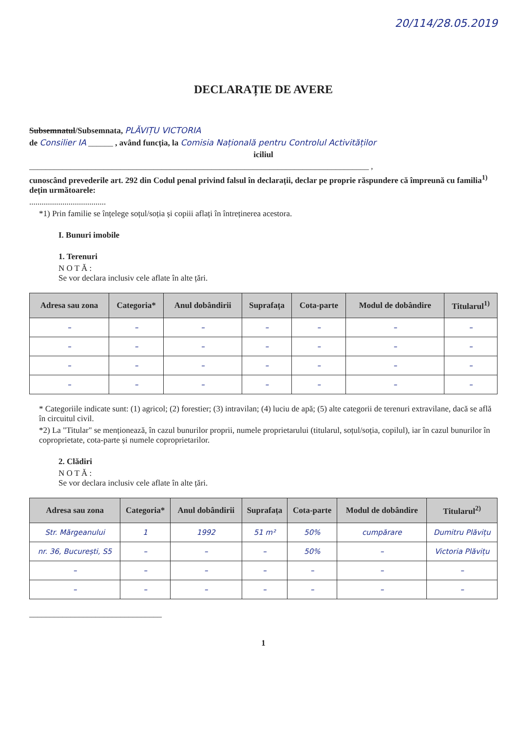20/114/28.05.2019
DECLARAȚIE DE AVERE
Subsemnatul/Subsemnata, PLĂVIȚU VICTORIA
de Consilier IA ______ , având funcția, la Comisia Națională pentru Controlul Activităților
iciliul
__________________________________________________________________________________ ,
cunoscând prevederile art. 292 din Codul penal privind falsul în declarații, declar pe proprie răspundere că împreună cu familia<sup>1)</sup> dețin următoarele:
.....................................
*1) Prin familie se înțelege soțul/soția și copiii aflați în întreținerea acestora.
I. Bunuri imobile
1. Terenuri
N O T Ă :
Se vor declara inclusiv cele aflate în alte țări.
| Adresa sau zona | Categoria* | Anul dobândirii | Suprafața | Cota-parte | Modul de dobândire | Titularul<sup>1)</sup> |
| --- | --- | --- | --- | --- | --- | --- |
| – | – | – | – | – | – | – |
| – | – | – | – | – | – | – |
| – | – | – | – | – | – | – |
| – | – | – | – | – | – | – |
* Categoriile indicate sunt: (1) agricol; (2) forestier; (3) intravilan; (4) luciu de apă; (5) alte categorii de terenuri extravilane, dacă se află în circuitul civil.
*2) La "Titular" se menționează, în cazul bunurilor proprii, numele proprietarului (titularul, soțul/soția, copilul), iar în cazul bunurilor în coproprietate, cota-parte și numele coproprietarilor.
2. Clădiri
N O T Ă :
Se vor declara inclusiv cele aflate în alte țări.
| Adresa sau zona | Categoria* | Anul dobândirii | Suprafața | Cota-parte | Modul de dobândire | Titularul<sup>2)</sup> |
| --- | --- | --- | --- | --- | --- | --- |
| Str. Mărgeanului | 1 | 1992 | 51 m² | 50% | cumpărare | Dumitru Plăvițu |
| nr. 36, București, S5 | – | – | – | 50% | – | Victoria Plăvițu |
| – | – | – | – | – | – | – |
| – | – | – | – | – | – | – |
________________________________
1